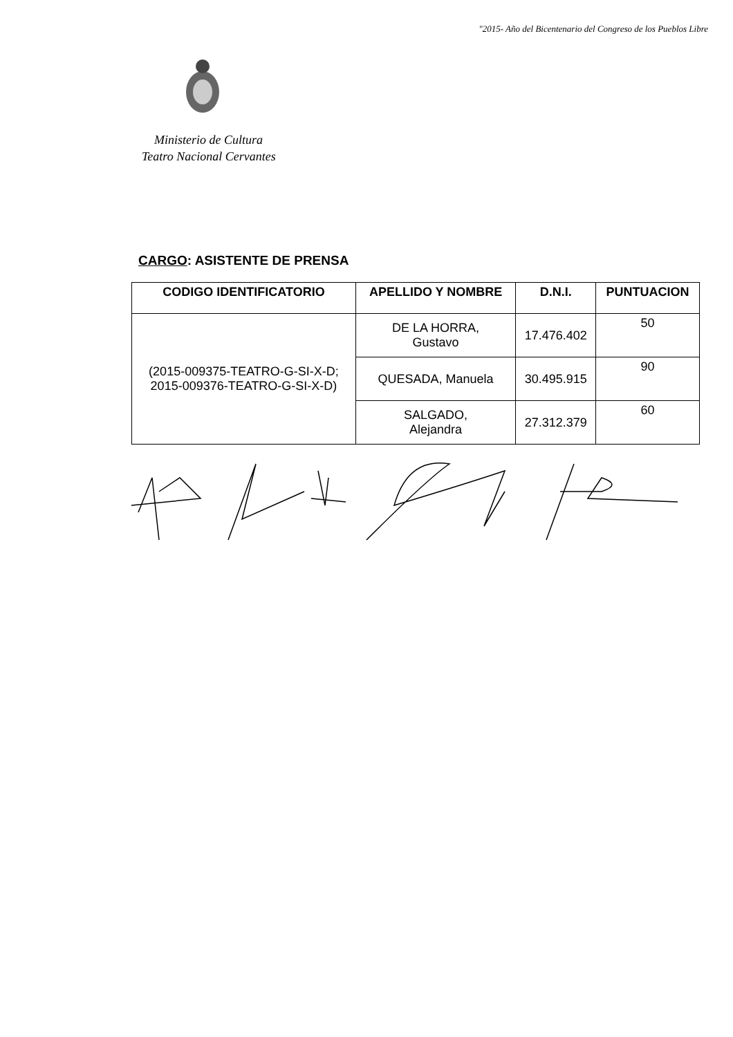"2015- Año del Bicentenario del Congreso de los Pueblos Libre
Ministerio de Cultura
Teatro Nacional Cervantes
CARGO: ASISTENTE DE PRENSA
| CODIGO IDENTIFICATORIO | APELLIDO Y NOMBRE | D.N.I. | PUNTUACION |
| --- | --- | --- | --- |
| (2015-009375-TEATRO-G-SI-X-D; 2015-009376-TEATRO-G-SI-X-D) | DE LA HORRA, Gustavo | 17.476.402 | 50 |
| | QUESADA, Manuela | 30.495.915 | 90 |
| | SALGADO, Alejandra | 27.312.379 | 60 |